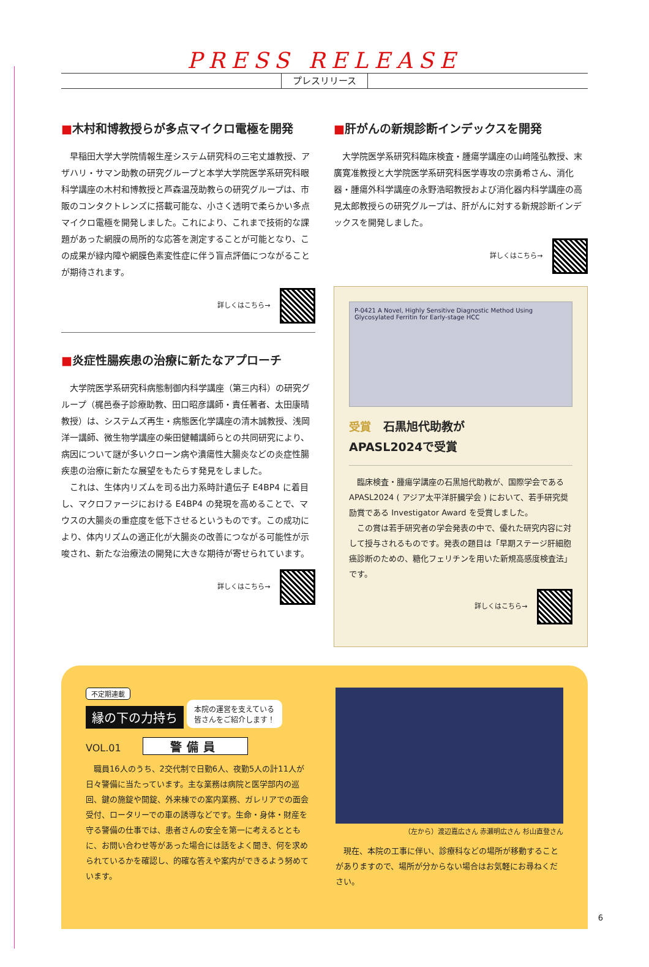PRESS RELEASE
プレスリリース
■木村和博教授らが多点マイクロ電極を開発
早稲田大学大学院情報生産システム研究科の三宅丈雄教授、アザハリ・サマン助教の研究グループと本学大学院医学系研究科眼科学講座の木村和博教授と芦森温茂助教らの研究グループは、市販のコンタクトレンズに搭載可能な、小さく透明で柔らかい多点マイクロ電極を開発しました。これにより、これまで技術的な課題があった網膜の局所的な応答を測定することが可能となり、この成果が緑内障や網膜色素変性症に伴う盲点評価につながることが期待されます。
詳しくはこちら→
■炎症性腸疾患の治療に新たなアプローチ
大学院医学系研究科病態制御内科学講座（第三内科）の研究グループ（梶邑泰子診療助教、田口昭彦講師・責任著者、太田康晴教授）は、システムズ再生・病態医化学講座の清木誠教授、浅岡洋一講師、微生物学講座の柴田健輔講師らとの共同研究により、病因について謎が多いクローン病や潰瘍性大腸炎などの炎症性腸疾患の治療に新たな展望をもたらす発見をしました。
これは、生体内リズムを司る出力系時計遺伝子 E4BP4 に着目し、マクロファージにおける E4BP4 の発現を高めることで、マウスの大腸炎の重症度を低下させるというものです。この成功により、体内リズムの適正化が大腸炎の改善につながる可能性が示唆され、新たな治療法の開発に大きな期待が寄せられています。
詳しくはこちら→
■肝がんの新規診断インデックスを開発
大学院医学系研究科臨床検査・腫瘍学講座の山﨑隆弘教授、末廣寛准教授と大学院医学系研究科医学専攻の宗勇希さん、消化器・腫瘍外科学講座の永野浩昭教授および消化器内科学講座の高見太郎教授らの研究グループは、肝がんに対する新規診断インデックスを開発しました。
詳しくはこちら→
P-0421 A Novel, Highly Sensitive Diagnostic Method Using Glycosylated Ferritin for Early-stage HCC
受賞 石黒旭代助教が
APASL2024で受賞
臨床検査・腫瘍学講座の石黒旭代助教が、国際学会である APASL2024 ( アジア太平洋肝臓学会 ) において、若手研究奨励賞である Investigator Award を受賞しました。
この賞は若手研究者の学会発表の中で、優れた研究内容に対して授与されるものです。発表の題目は「早期ステージ肝細胞癌診断のための、糖化フェリチンを用いた新規高感度検査法」です。
詳しくはこちら→
不定期連載
縁の下の力持ち 本院の運営を支えている
皆さんをご紹介します！
VOL.01 警備員
職員16人のうち、2交代制で日勤6人、夜勤5人の計11人が日々警備に当たっています。主な業務は病院と医学部内の巡回、鍵の施錠や開錠、外来棟での案内業務、ガレリアでの面会受付、ロータリーでの車の誘導などです。生命・身体・財産を守る警備の仕事では、患者さんの安全を第一に考えるとともに、お問い合わせ等があった場合には話をよく聞き、何を求められているかを確認し、的確な答えや案内ができるよう努めています。
（左から）渡辺嘉広さん 赤瀬明広さん 杉山直登さん
現在、本院の工事に伴い、診療科などの場所が移動することがありますので、場所が分からない場合はお気軽にお尋ねください。
6